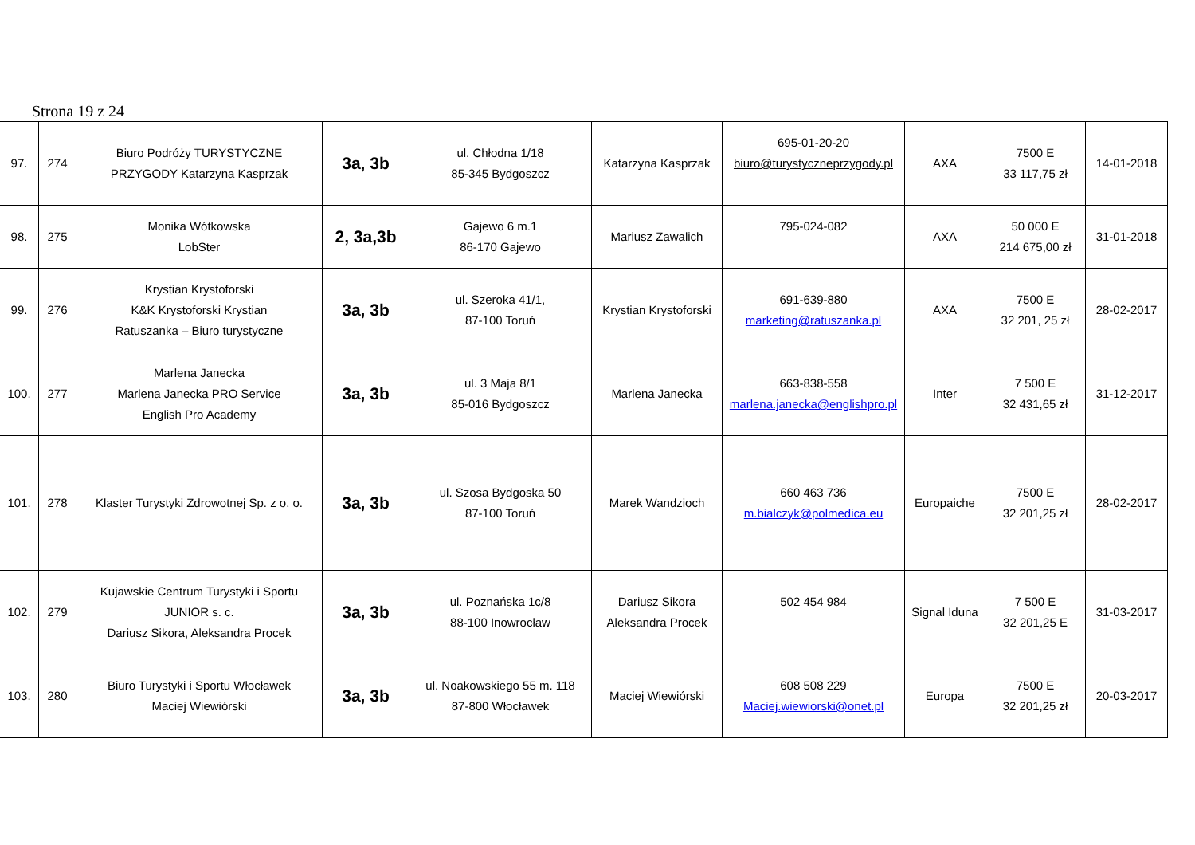Strona 19 z 24
| 97. | 274 | Biuro Podróży TURYSTYCZNE PRZYGODY Katarzyna Kasprzak | 3a, 3b | ul. Chłodna 1/18 85-345 Bydgoszcz | Katarzyna Kasprzak | 695-01-20-20 biuro@turystyczneprzygody.pl | AXA | 7500 E 33 117,75 zł | 14-01-2018 |
| 98. | 275 | Monika Wótkowska LobSter | 2, 3a,3b | Gajewo 6 m.1 86-170 Gajewo | Mariusz Zawalich | 795-024-082 | AXA | 50 000 E 214 675,00 zł | 31-01-2018 |
| 99. | 276 | Krystian Krystoforski K&K Krystoforski Krystian Ratuszanka – Biuro turystyczne | 3a, 3b | ul. Szeroka 41/1, 87-100 Toruń | Krystian Krystoforski | 691-639-880 marketing@ratuszanka.pl | AXA | 7500 E 32 201, 25 zł | 28-02-2017 |
| 100. | 277 | Marlena Janecka Marlena Janecka PRO Service English Pro Academy | 3a, 3b | ul. 3 Maja 8/1 85-016 Bydgoszcz | Marlena Janecka | 663-838-558 marlena.janecka@englishpro.pl | Inter | 7 500 E 32 431,65 zł | 31-12-2017 |
| 101. | 278 | Klaster Turystyki Zdrowotnej Sp. z o. o. | 3a, 3b | ul. Szosa Bydgoska 50 87-100 Toruń | Marek Wandzioch | 660 463 736 m.bialczyk@polmedica.eu | Europaiche | 7500 E 32 201,25 zł | 28-02-2017 |
| 102. | 279 | Kujawskie Centrum Turystyki i Sportu JUNIOR s. c. Dariusz Sikora, Aleksandra Procek | 3a, 3b | ul. Poznańska 1c/8 88-100 Inowrocław | Dariusz Sikora Aleksandra Procek | 502 454 984 | Signal Iduna | 7 500 E 32 201,25 E | 31-03-2017 |
| 103. | 280 | Biuro Turystyki i Sportu Włocławek Maciej Wiewiórski | 3a, 3b | ul. Noakowskiego 55 m. 118 87-800 Włocławek | Maciej Wiewiórski | 608 508 229 Maciej.wiewiorski@onet.pl | Europa | 7500 E 32 201,25 zł | 20-03-2017 |